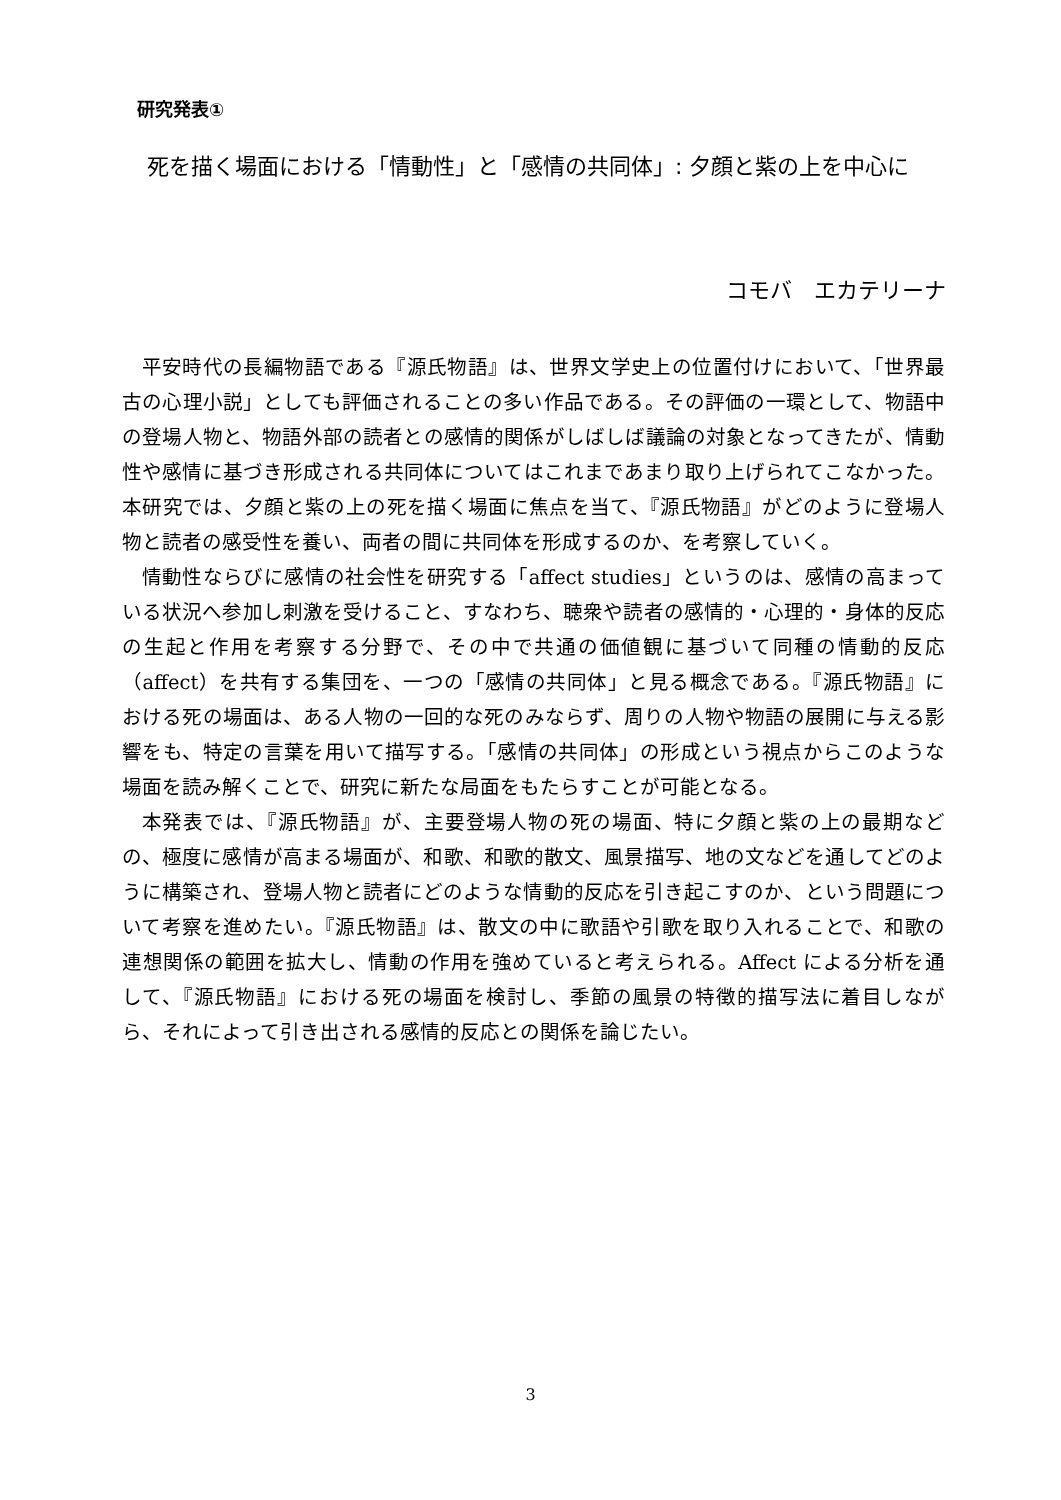研究発表①
死を描く場面における「情動性」と「感情の共同体」: 夕顔と紫の上を中心に
コモバ　エカテリーナ
平安時代の長編物語である『源氏物語』は、世界文学史上の位置付けにおいて、「世界最古の心理小説」としても評価されることの多い作品である。その評価の一環として、物語中の登場人物と、物語外部の読者との感情的関係がしばしば議論の対象となってきたが、情動性や感情に基づき形成される共同体についてはこれまであまり取り上げられてこなかった。本研究では、夕顔と紫の上の死を描く場面に焦点を当て、『源氏物語』がどのように登場人物と読者の感受性を養い、両者の間に共同体を形成するのか、を考察していく。
情動性ならびに感情の社会性を研究する「affect studies」というのは、感情の高まっている状況へ参加し刺激を受けること、すなわち、聴衆や読者の感情的・心理的・身体的反応の生起と作用を考察する分野で、その中で共通の価値観に基づいて同種の情動的反応（affect）を共有する集団を、一つの「感情の共同体」と見る概念である。『源氏物語』における死の場面は、ある人物の一回的な死のみならず、周りの人物や物語の展開に与える影響をも、特定の言葉を用いて描写する。「感情の共同体」の形成という視点からこのような場面を読み解くことで、研究に新たな局面をもたらすことが可能となる。
本発表では、『源氏物語』が、主要登場人物の死の場面、特に夕顔と紫の上の最期などの、極度に感情が高まる場面が、和歌、和歌的散文、風景描写、地の文などを通してどのように構築され、登場人物と読者にどのような情動的反応を引き起こすのか、という問題について考察を進めたい。『源氏物語』は、散文の中に歌語や引歌を取り入れることで、和歌の連想関係の範囲を拡大し、情動の作用を強めていると考えられる。Affect による分析を通して、『源氏物語』における死の場面を検討し、季節の風景の特徴的描写法に着目しながら、それによって引き出される感情的反応との関係を論じたい。
3